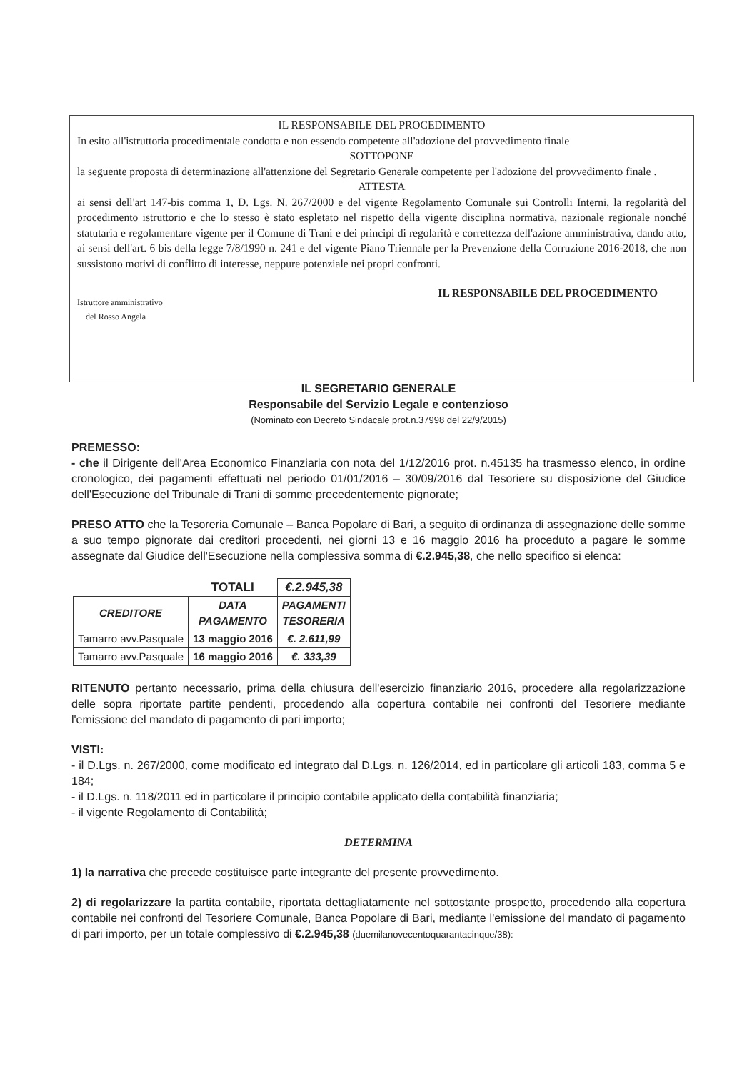IL RESPONSABILE DEL PROCEDIMENTO
In esito all'istruttoria procedimentale condotta e non essendo competente all'adozione del provvedimento finale
SOTTOPONE
la seguente proposta di determinazione all'attenzione del Segretario Generale competente per l'adozione del provvedimento finale .
ATTESTA
ai sensi dell'art 147-bis comma 1, D. Lgs. N. 267/2000 e del vigente Regolamento Comunale sui Controlli Interni, la regolarità del procedimento istruttorio e che lo stesso è stato espletato nel rispetto della vigente disciplina normativa, nazionale regionale nonché statutaria e regolamentare vigente per il Comune di Trani e dei principi di regolarità e correttezza dell'azione amministrativa, dando atto, ai sensi dell'art. 6 bis della legge 7/8/1990 n. 241 e del vigente Piano Triennale per la Prevenzione della Corruzione 2016-2018, che non sussistono motivi di conflitto di interesse, neppure potenziale nei propri confronti.
Istruttore amministrativo
del Rosso Angela
IL RESPONSABILE DEL PROCEDIMENTO
IL SEGRETARIO GENERALE
Responsabile del Servizio Legale e contenzioso
(Nominato con Decreto Sindacale prot.n.37998 del 22/9/2015)
PREMESSO:
- che il Dirigente dell'Area Economico Finanziaria con nota del 1/12/2016 prot. n.45135 ha trasmesso elenco, in ordine cronologico, dei pagamenti effettuati nel periodo 01/01/2016 – 30/09/2016 dal Tesoriere su disposizione del Giudice dell'Esecuzione del Tribunale di Trani di somme precedentemente pignorate;
PRESO ATTO che la Tesoreria Comunale – Banca Popolare di Bari, a seguito di ordinanza di assegnazione delle somme a suo tempo pignorate dai creditori procedenti, nei giorni 13 e 16 maggio 2016 ha proceduto a pagare le somme assegnate dal Giudice dell'Esecuzione nella complessiva somma di €.2.945,38, che nello specifico si elenca:
| | TOTALI | €.2.945,38 |
| CREDITORE | DATA PAGAMENTO | PAGAMENTI TESORERIA |
| Tamarro avv.Pasquale | 13 maggio 2016 | €. 2.611,99 |
| Tamarro avv.Pasquale | 16 maggio 2016 | €. 333,39 |
RITENUTO pertanto necessario, prima della chiusura dell'esercizio finanziario 2016, procedere alla regolarizzazione delle sopra riportate partite pendenti, procedendo alla copertura contabile nei confronti del Tesoriere mediante l'emissione del mandato di pagamento di pari importo;
VISTI:
- il D.Lgs. n. 267/2000, come modificato ed integrato dal D.Lgs. n. 126/2014, ed in particolare gli articoli 183, comma 5 e 184;
- il D.Lgs. n. 118/2011 ed in particolare il principio contabile applicato della contabilità finanziaria;
- il vigente Regolamento di Contabilità;
DETERMINA
1) la narrativa che precede costituisce parte integrante del presente provvedimento.
2) di regolarizzare la partita contabile, riportata dettagliatamente nel sottostante prospetto, procedendo alla copertura contabile nei confronti del Tesoriere Comunale, Banca Popolare di Bari, mediante l'emissione del mandato di pagamento di pari importo, per un totale complessivo di €.2.945,38 (duemilanovecentoquarantacinque/38):